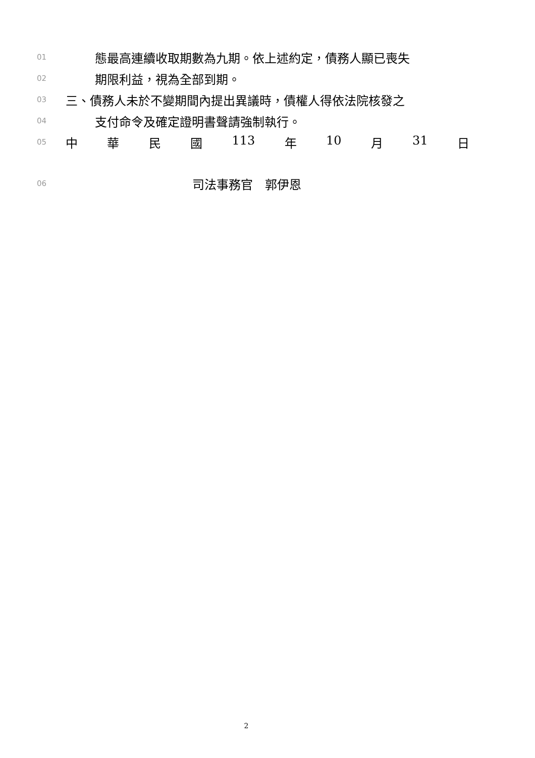01 態最高連續收取期數為九期。依上述約定，債務人顯已喪失
02 期限利益，視為全部到期。
03 三、債務人未於不變期間內提出異議時，債權人得依法院核發之
04 支付命令及確定證明書聲請強制執行。
05 中 華 民 國 113 年 10 月 31 日
06 司法事務官　郭伊恩
2